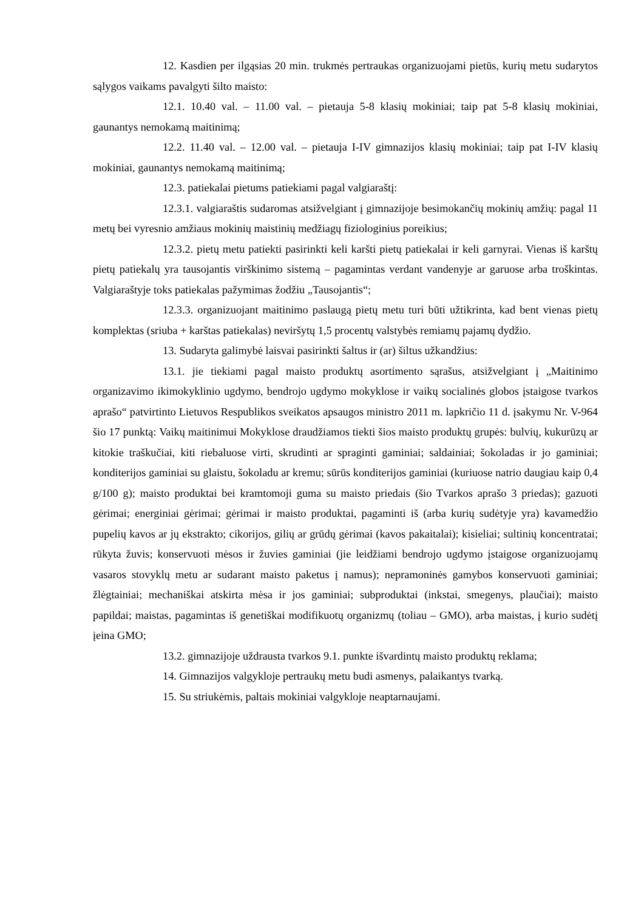12. Kasdien per ilgąsias 20 min. trukmės pertraukas organizuojami pietūs, kurių metu sudarytos sąlygos vaikams pavalgyti šilto maisto:
12.1. 10.40 val. – 11.00 val. – pietauja 5-8 klasių mokiniai; taip pat 5-8 klasių mokiniai, gaunantys nemokamą maitinimą;
12.2. 11.40 val. – 12.00 val. – pietauja I-IV gimnazijos klasių mokiniai; taip pat I-IV klasių mokiniai, gaunantys nemokamą maitinimą;
12.3. patiekalai pietums patiekiami pagal valgiaraštį:
12.3.1. valgiaraštis sudaromas atsižvelgiant į gimnazijoje besimokančių mokinių amžių: pagal 11 metų bei vyresnio amžiaus mokinių maistinių medžiagų fiziologinius poreikius;
12.3.2. pietų metu patiekti pasirinkti keli karšti pietų patiekalai ir keli garnyrai. Vienas iš karštų pietų patiekalų yra tausojantis virškinimo sistemą – pagamintas verdant vandenyje ar garuose arba troškintas. Valgiaraštyje toks patiekalas pažymimas žodžiu „Tausojantis“;
12.3.3. organizuojant maitinimo paslaugą pietų metu turi būti užtikrinta, kad bent vienas pietų komplektas (sriuba + karštas patiekalas) neviršytų 1,5 procentų valstybės remiamų pajamų dydžio.
13. Sudaryta galimybė laisvai pasirinkti šaltus ir (ar) šiltus užkandžius:
13.1. jie tiekiami pagal maisto produktų asortimento sąrašus, atsižvelgiant į „Maitinimo organizavimo ikimokyklinio ugdymo, bendrojo ugdymo mokyklose ir vaikų socialinės globos įstaigose tvarkos aprašo“ patvirtinto Lietuvos Respublikos sveikatos apsaugos ministro 2011 m. lapkričio 11 d. įsakymu Nr. V-964 šio 17 punktą: Vaikų maitinimui Mokyklose draudžiamos tiekti šios maisto produktų grupės: bulvių, kukurūzų ar kitokie traškučiai, kiti riebaluose virti, skrudinti ar spraginti gaminiai; saldainiai; šokoladas ir jo gaminiai; konditerijos gaminiai su glaistu, šokoladu ar kremu; sūrūs konditerijos gaminiai (kuriuose natrio daugiau kaip 0,4 g/100 g); maisto produktai bei kramtomoji guma su maisto priedais (šio Tvarkos aprašo 3 priedas); gazuoti gėrimai; energiniai gėrimai; gėrimai ir maisto produktai, pagaminti iš (arba kurių sudėtyje yra) kavamedžio pupelių kavos ar jų ekstrakto; cikorijos, gilių ar grūdų gėrimai (kavos pakaitalai); kisieliai; sultinių koncentratai; rūkyta žuvis; konservuoti mėsos ir žuvies gaminiai (jie leidžiami bendrojo ugdymo įstaigose organizuojamų vasaros stovyklų metu ar sudarant maisto paketus į namus); nepramoninės gamybos konservuoti gaminiai; žlėgtainiai; mechaniškai atskirta mėsa ir jos gaminiai; subproduktai (inkstai, smegenys, plaučiai); maisto papildai; maistas, pagamintas iš genetiškai modifikuotų organizmų (toliau – GMO), arba maistas, į kurio sudėtį įeina GMO;
13.2. gimnazijoje uždrausta tvarkos 9.1. punkte išvardintų maisto produktų reklama;
14. Gimnazijos valgykloje pertraukų metu budi asmenys, palaikantys tvarką.
15. Su striukėmis, paltais mokiniai valgykloje neaptarnaujami.